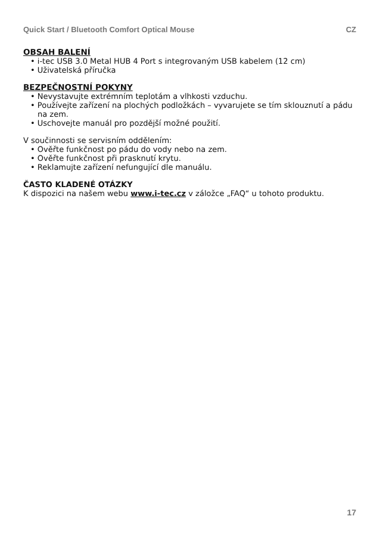Quick Start / Bluetooth Comfort Optical Mouse CZ
OBSAH BALENÍ
• i-tec USB 3.0 Metal HUB 4 Port s integrovaným USB kabelem (12 cm)
• Uživatelská příručka
BEZPEČNOSTNÍ POKYNY
• Nevystavujte extrémním teplotám a vlhkosti vzduchu.
• Používejte zařízení na plochých podložkách – vyvarujete se tím sklouznutí a pádu na zem.
• Uschovejte manuál pro pozdější možné použití.
V součinnosti se servisním oddělením:
• Ověřte funkčnost po pádu do vody nebo na zem.
• Ověřte funkčnost při prasknutí krytu.
• Reklamujte zařízení nefungující dle manuálu.
ČASTO KLADENÉ OTÁZKY
K dispozici na našem webu www.i-tec.cz v záložce „FAQ“ u tohoto produktu.
17